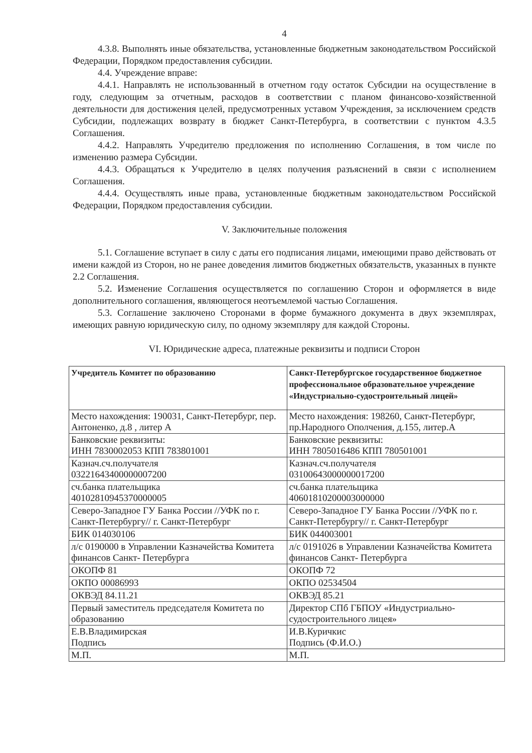4
4.3.8. Выполнять иные обязательства, установленные бюджетным законодательством Российской Федерации, Порядком предоставления субсидии.
4.4. Учреждение вправе:
4.4.1. Направлять не использованный в отчетном году остаток Субсидии на осуществление в году, следующим за отчетным, расходов в соответствии с планом финансово-хозяйственной деятельности для достижения целей, предусмотренных уставом Учреждения, за исключением средств Субсидии, подлежащих возврату в бюджет Санкт-Петербурга, в соответствии с пунктом 4.3.5 Соглашения.
4.4.2. Направлять Учредителю предложения по исполнению Соглашения, в том числе по изменению размера Субсидии.
4.4.3. Обращаться к Учредителю в целях получения разъяснений в связи с исполнением Соглашения.
4.4.4. Осуществлять иные права, установленные бюджетным законодательством Российской Федерации, Порядком предоставления субсидии.
V. Заключительные положения
5.1. Соглашение вступает в силу с даты его подписания лицами, имеющими право действовать от имени каждой из Сторон, но не ранее доведения лимитов бюджетных обязательств, указанных в пункте 2.2 Соглашения.
5.2. Изменение Соглашения осуществляется по соглашению Сторон и оформляется в виде дополнительного соглашения, являющегося неотъемлемой частью Соглашения.
5.3. Соглашение заключено Сторонами в форме бумажного документа в двух экземплярах, имеющих равную юридическую силу, по одному экземпляру для каждой Стороны.
VI. Юридические адреса, платежные реквизиты и подписи Сторон
| Учредитель Комитет по образованию | Санкт-Петербургское государственное бюджетное профессиональное образовательное учреждение «Индустриально-судостроительный лицей» |
| Место нахождения: 190031, Санкт-Петербург, пер. Антоненко, д.8 , литер А | Место нахождения: 198260, Санкт-Петербург, пр.Народного Ополчения, д.155, литер.А |
| Банковские реквизиты: ИНН 7830002053 КПП 783801001 | Банковские реквизиты: ИНН 7805016486 КПП 780501001 |
| Казнач.сч.получателя 03221643400000007200 | Казнач.сч.получателя 03100643000000017200 |
| сч.банка плательщика 40102810945370000005 | сч.банка плательщика 40601810200003000000 |
| Северо-Западное ГУ Банка России //УФК по г. Санкт-Петербургу// г. Санкт-Петербург | Северо-Западное ГУ Банка России //УФК по г. Санкт-Петербургу// г. Санкт-Петербург |
| БИК 014030106 | БИК 044003001 |
| л/с 0190000 в Управлении Казначейства Комитета финансов Санкт- Петербурга | л/с 0191026 в Управлении Казначейства Комитета финансов Санкт- Петербурга |
| ОКОПФ 81 | ОКОПФ 72 |
| ОКПО 00086993 | ОКПО 02534504 |
| ОКВЭД 84.11.21 | ОКВЭД 85.21 |
| Первый заместитель председателя Комитета по образованию | Директор СПб ГБПОУ «Индустриально-судостроительного лицея» |
| Е.В.Владимирская Подпись | И.В.Куричкис Подпись (Ф.И.О.) |
| М.П. | М.П. |